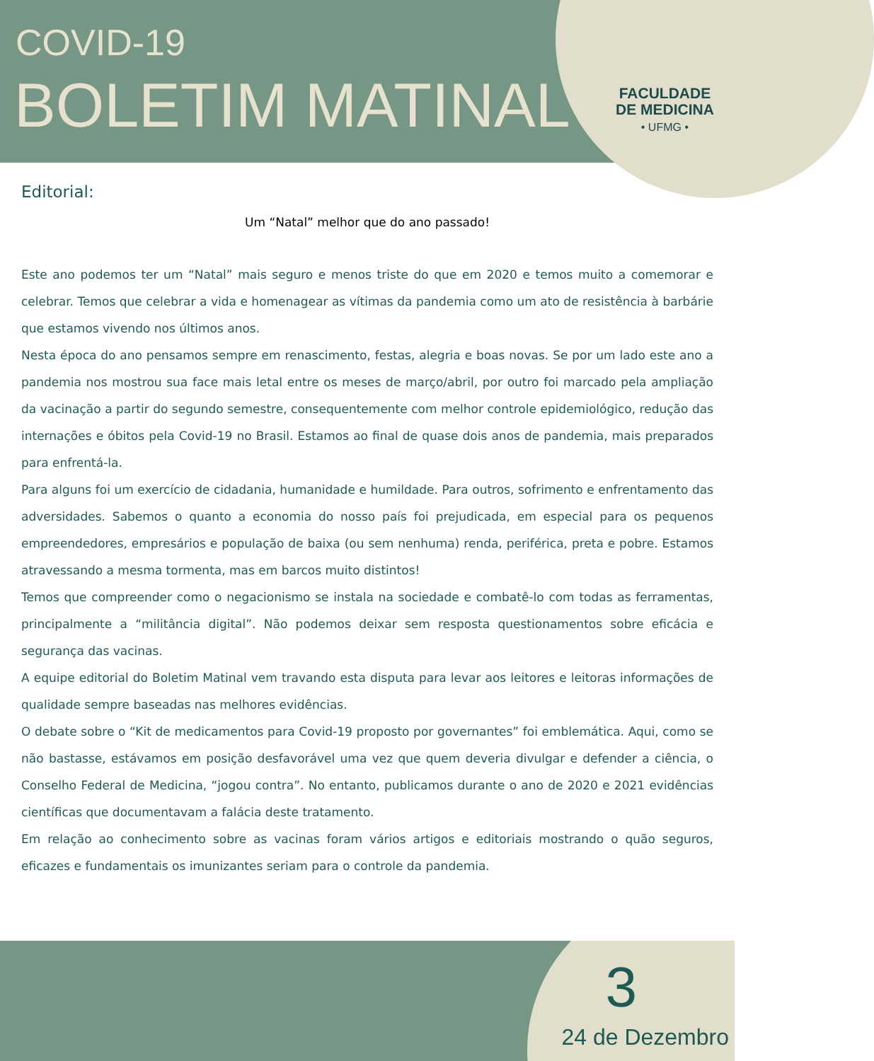COVID-19
BOLETIM MATINAL
FACULDADE
DE MEDICINA
• UFMG •
Editorial:
Um “Natal” melhor que do ano passado!
Este ano podemos ter um “Natal” mais seguro e menos triste do que em 2020 e temos muito a comemorar e celebrar. Temos que celebrar a vida e homenagear as vítimas da pandemia como um ato de resistência à barbárie que estamos vivendo nos últimos anos.
Nesta época do ano pensamos sempre em renascimento, festas, alegria e boas novas. Se por um lado este ano a pandemia nos mostrou sua face mais letal entre os meses de março/abril, por outro foi marcado pela ampliação da vacinação a partir do segundo semestre, consequentemente com melhor controle epidemiológico, redução das internações e óbitos pela Covid-19 no Brasil. Estamos ao final de quase dois anos de pandemia, mais preparados para enfrentá-la.
Para alguns foi um exercício de cidadania, humanidade e humildade. Para outros, sofrimento e enfrentamento das adversidades. Sabemos o quanto a economia do nosso país foi prejudicada, em especial para os pequenos empreendedores, empresários e população de baixa (ou sem nenhuma) renda, periférica, preta e pobre. Estamos atravessando a mesma tormenta, mas em barcos muito distintos!
Temos que compreender como o negacionismo se instala na sociedade e combatê-lo com todas as ferramentas, principalmente a “militância digital”. Não podemos deixar sem resposta questionamentos sobre eficácia e segurança das vacinas.
A equipe editorial do Boletim Matinal vem travando esta disputa para levar aos leitores e leitoras informações de qualidade sempre baseadas nas melhores evidências.
O debate sobre o “Kit de medicamentos para Covid-19 proposto por governantes” foi emblemática. Aqui, como se não bastasse, estávamos em posição desfavorável uma vez que quem deveria divulgar e defender a ciência, o Conselho Federal de Medicina, “jogou contra”. No entanto, publicamos durante o ano de 2020 e 2021 evidências científicas que documentavam a falácia deste tratamento.
Em relação ao conhecimento sobre as vacinas foram vários artigos e editoriais mostrando o quão seguros, eficazes e fundamentais os imunizantes seriam para o controle da pandemia.
3
24 de Dezembro